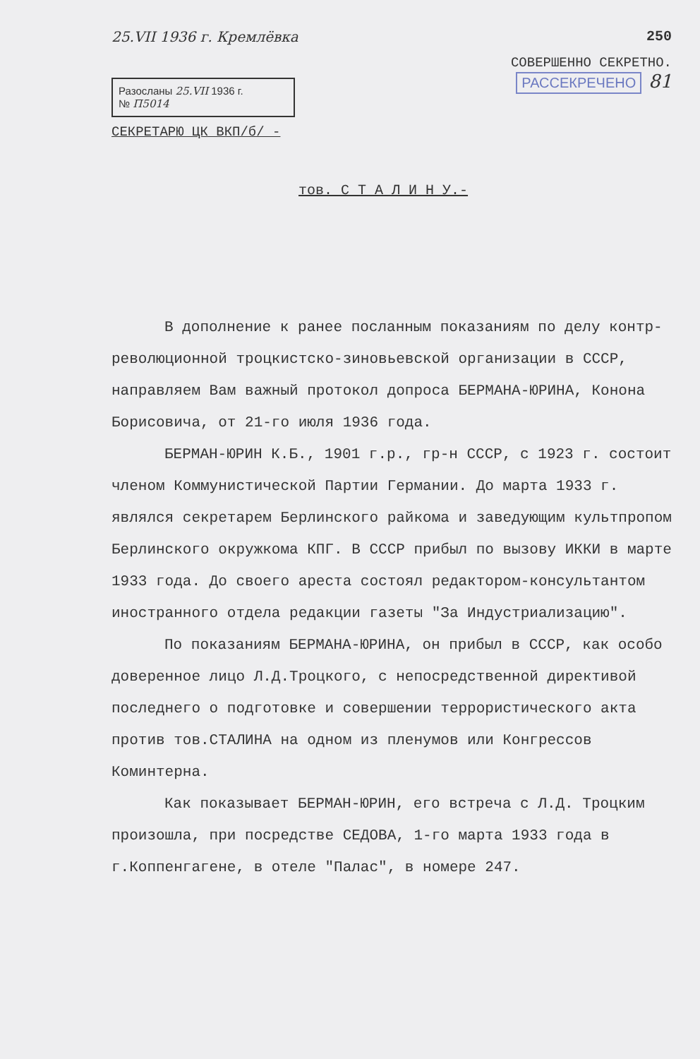25.VII 1936 г. Кремлёвка 250
СОВЕРШЕННО СЕКРЕТНО.
Разосланы 25.VII 1936 г.
№ П5014
РАССЕКРЕЧЕНО 81
СЕКРЕТАРЮ ЦК ВКП/б/ -
тов. С Т А Л И Н У.-
В дополнение к ранее посланным показаниям по делу контр-революционной троцкистско-зиновьевской организации в СССР, направляем Вам важный протокол допроса БЕРМАНА-ЮРИНА, Конона Борисовича, от 21-го июля 1936 года.
БЕРМАН-ЮРИН К.Б., 1901 г.р., гр-н СССР, с 1923 г. состоит членом Коммунистической Партии Германии. До марта 1933 г. являлся секретарем Берлинского райкома и заведующим культпропом Берлинского окружкома КПГ. В СССР прибыл по вызову ИККИ в марте 1933 года. До своего ареста состоял редактором-консультантом иностранного отдела редакции газеты "За Индустриализацию".
По показаниям БЕРМАНА-ЮРИНА, он прибыл в СССР, как особо доверенное лицо Л.Д.Троцкого, с непосредственной директивой последнего о подготовке и совершении террористического акта против тов.СТАЛИНА на одном из пленумов или Конгрессов Коминтерна.
Как показывает БЕРМАН-ЮРИН, его встреча с Л.Д. Троцким произошла, при посредстве СЕДОВА, 1-го марта 1933 года в г.Коппенгагене, в отеле "Палас", в номере 247.